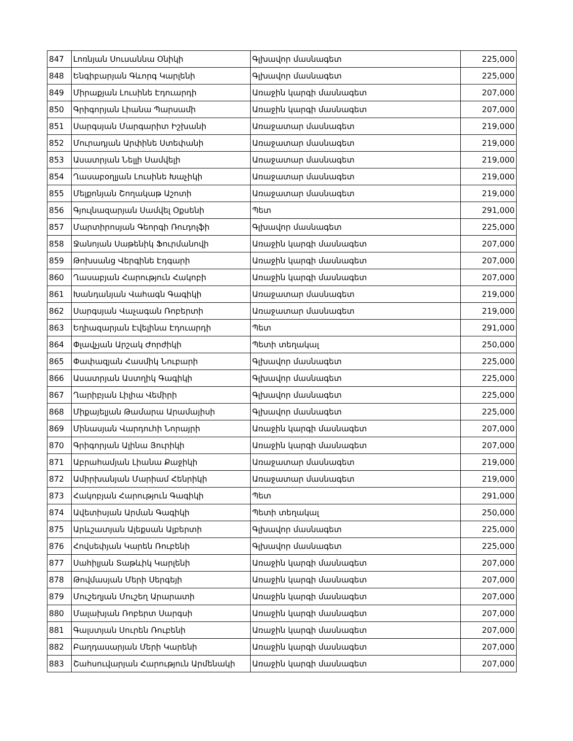| 847 | Լոռնյան Սուսաննա Օնիկի | Գլխավոր մասնագետ | 225,000 |
| 848 | Ենգիբարյան Գևորգ Կարլենի | Գլխավոր մասնագետ | 225,000 |
| 849 | Միրաքյան Լուսինե Էդուարդի | Առաջին կարգի մասնագետ | 207,000 |
| 850 | Գրիգորյան Լիանա Պարսամի | Առաջին կարգի մասնագետ | 207,000 |
| 851 | Սարգսյան Մարգարիտ Իշխանի | Առաջատար մասնագետ | 219,000 |
| 852 | Մուրադյան Արփինե Ստեփանի | Առաջատար մասնագետ | 219,000 |
| 853 | Ասատրյան Նելլի Սամվելի | Առաջատար մասնագետ | 219,000 |
| 854 | Ղասաբօղլյան Լուսինե Խաչիկի | Առաջատար մասնագետ | 219,000 |
| 855 | Մելքոնյան Շողակաթ Աշոտի | Առաջատար մասնագետ | 219,000 |
| 856 | Գյուլնազարյան Սամվել Օքսենի | Պետ | 291,000 |
| 857 | Մարտիրոսյան Գեորգի Ռուդոլֆի | Գլխավոր մասնագետ | 225,000 |
| 858 | Ջանոյան Սաթենիկ Ֆուրմանովի | Առաջին կարգի մասնագետ | 207,000 |
| 859 | Թոխսանց Վերգինե Էդգարի | Առաջին կարգի մասնագետ | 207,000 |
| 860 | Ղասաբյան Հարություն Հակոբի | Առաջին կարգի մասնագետ | 207,000 |
| 861 | Խանդանյան Վահագն Գագիկի | Առաջատար մասնագետ | 219,000 |
| 862 | Սարգսյան Վաչագան Ռոբերտի | Առաջատար մասնագետ | 219,000 |
| 863 | Եղիազարյան Էվելինա Էդուարդի | Պետ | 291,000 |
| 864 | Փլավչյան Արշակ Ժորժիկի | Պետի տեղակալ | 250,000 |
| 865 | Փափազյան Հասմիկ Նուբարի | Գլխավոր մասնագետ | 225,000 |
| 866 | Ասատրյան Աստղիկ Գագիկի | Գլխավոր մասնագետ | 225,000 |
| 867 | Ղարիբյան Լիլիա Վեմիրի | Գլխավոր մասնագետ | 225,000 |
| 868 | Միքայելյան Թամարա Արամայիսի | Գլխավոր մասնագետ | 225,000 |
| 869 | Մինասյան Վարդուհի Նորայրի | Առաջին կարգի մասնագետ | 207,000 |
| 870 | Գրիգորյան Ալինա Յուրիկի | Առաջին կարգի մասնագետ | 207,000 |
| 871 | Աբրահամյան Լիանա Քաջիկի | Առաջատար մասնագետ | 219,000 |
| 872 | Ամիրխանյան Մարիամ Հենրիկի | Առաջատար մասնագետ | 219,000 |
| 873 | Հակոբյան Հարություն Գագիկի | Պետ | 291,000 |
| 874 | Ավետիսյան Արման Գագիկի | Պետի տեղակալ | 250,000 |
| 875 | Արևշատյան Ալեքսան Ալբերտի | Գլխավոր մասնագետ | 225,000 |
| 876 | Հովսեփյան Կարեն Ռուբենի | Գլխավոր մասնագետ | 225,000 |
| 877 | Սահիլյան Տաթևիկ Կարլենի | Առաջին կարգի մասնագետ | 207,000 |
| 878 | Թովմասյան Մերի Սերգեյի | Առաջին կարգի մասնագետ | 207,000 |
| 879 | Մուշեղյան Մուշեղ Արարատի | Առաջին կարգի մասնագետ | 207,000 |
| 880 | Մալախյան Ռոբերտ Սարգսի | Առաջին կարգի մասնագետ | 207,000 |
| 881 | Գալստյան Սուրեն Ռուբենի | Առաջին կարգի մասնագետ | 207,000 |
| 882 | Բաղդասարյան Մերի Կարենի | Առաջին կարգի մասնագետ | 207,000 |
| 883 | Շահսուվարյան Հարություն Արմենակի | Առաջին կարգի մասնագետ | 207,000 |